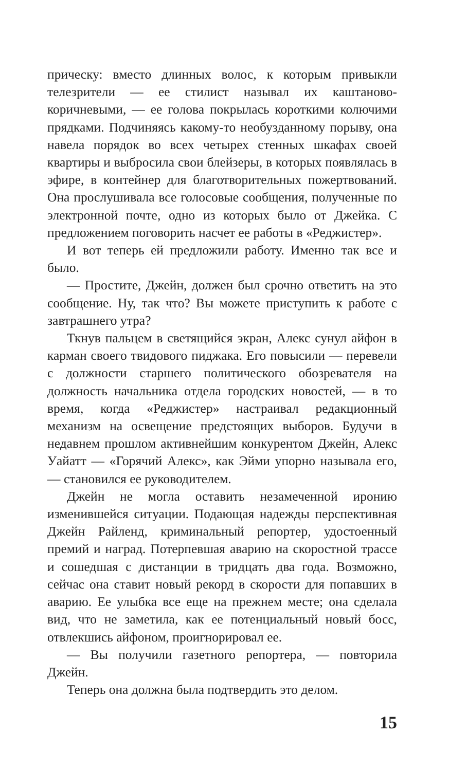прическу: вместо длинных волос, к которым привыкли телезрители — ее стилист называл их каштаново-коричневыми, — ее голова покрылась короткими колючими прядками. Подчиняясь какому-то необузданному порыву, она навела порядок во всех четырех стенных шкафах своей квартиры и выбросила свои блейзеры, в которых появлялась в эфире, в контейнер для благотворительных пожертвований. Она прослушивала все голосовые сообщения, полученные по электронной почте, одно из которых было от Джейка. С предложением поговорить насчет ее работы в «Реджистер».
И вот теперь ей предложили работу. Именно так все и было.
— Простите, Джейн, должен был срочно ответить на это сообщение. Ну, так что? Вы можете приступить к работе с завтрашнего утра?
Ткнув пальцем в светящийся экран, Алекс сунул айфон в карман своего твидового пиджака. Его повысили — перевели с должности старшего политического обозревателя на должность начальника отдела городских новостей, — в то время, когда «Реджистер» настраивал редакционный механизм на освещение предстоящих выборов. Будучи в недавнем прошлом активнейшим конкурентом Джейн, Алекс Уайатт — «Горячий Алекс», как Эйми упорно называла его, — становился ее руководителем.
Джейн не могла оставить незамеченной иронию изменившейся ситуации. Подающая надежды перспективная Джейн Райленд, криминальный репортер, удостоенный премий и наград. Потерпевшая аварию на скоростной трассе и сошедшая с дистанции в тридцать два года. Возможно, сейчас она ставит новый рекорд в скорости для попавших в аварию. Ее улыбка все еще на прежнем месте; она сделала вид, что не заметила, как ее потенциальный новый босс, отвлекшись айфоном, проигнорировал ее.
— Вы получили газетного репортера, — повторила Джейн.
Теперь она должна была подтвердить это делом.
15